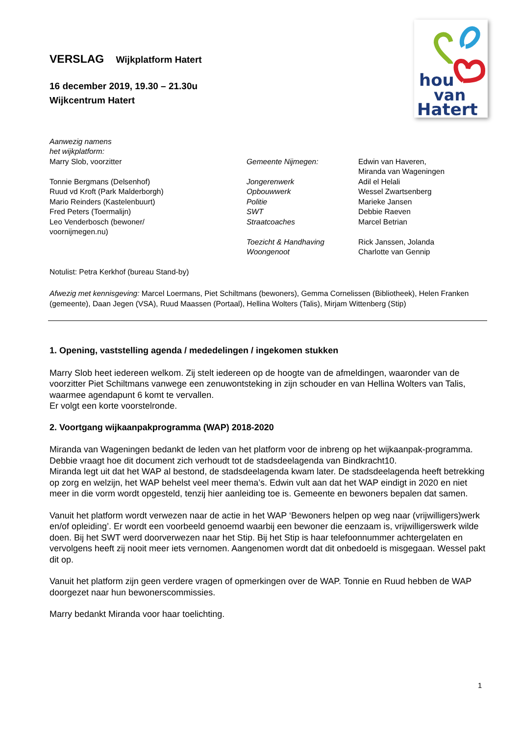hou
van
Hatert
VERSLAG Wijkplatform Hatert
16 december 2019, 19.30 – 21.30u
Wijkcentrum Hatert
Aanwezig namens
het wijkplatform:
Marry Slob, voorzitter
Tonnie Bergmans (Delsenhof)
Ruud vd Kroft (Park Malderborgh)
Mario Reinders (Kastelenbuurt)
Fred Peters (Toermalijn)
Leo Venderbosch (bewoner/
voornijmegen.nu)
Gemeente Nijmegen:
Jongerenwerk
Opbouwwerk
Politie
SWT
Straatcoaches
Toezicht & Handhaving
Woongenoot
Edwin van Haveren,
Miranda van Wageningen
Adil el Helali
Wessel Zwartsenberg
Marieke Jansen
Debbie Raeven
Marcel Betrian
Rick Janssen, Jolanda
Charlotte van Gennip
Notulist: Petra Kerkhof (bureau Stand-by)
Afwezig met kennisgeving: Marcel Loermans, Piet Schiltmans (bewoners), Gemma Cornelissen (Bibliotheek), Helen Franken (gemeente), Daan Jegen (VSA), Ruud Maassen (Portaal), Hellina Wolters (Talis), Mirjam Wittenberg (Stip)
1. Opening, vaststelling agenda / mededelingen / ingekomen stukken
Marry Slob heet iedereen welkom. Zij stelt iedereen op de hoogte van de afmeldingen, waaronder van de voorzitter Piet Schiltmans vanwege een zenuwontsteking in zijn schouder en van Hellina Wolters van Talis, waarmee agendapunt 6 komt te vervallen.
Er volgt een korte voorstelronde.
2. Voortgang wijkaanpakprogramma (WAP) 2018-2020
Miranda van Wageningen bedankt de leden van het platform voor de inbreng op het wijkaanpak-programma.
Debbie vraagt hoe dit document zich verhoudt tot de stadsdeelagenda van Bindkracht10.
Miranda legt uit dat het WAP al bestond, de stadsdeelagenda kwam later. De stadsdeelagenda heeft betrekking op zorg en welzijn, het WAP behelst veel meer thema’s. Edwin vult aan dat het WAP eindigt in 2020 en niet meer in die vorm wordt opgesteld, tenzij hier aanleiding toe is. Gemeente en bewoners bepalen dat samen.
Vanuit het platform wordt verwezen naar de actie in het WAP ‘Bewoners helpen op weg naar (vrijwilligers)werk en/of opleiding’. Er wordt een voorbeeld genoemd waarbij een bewoner die eenzaam is, vrijwilligerswerk wilde doen. Bij het SWT werd doorverwezen naar het Stip. Bij het Stip is haar telefoonnummer achtergelaten en vervolgens heeft zij nooit meer iets vernomen. Aangenomen wordt dat dit onbedoeld is misgegaan. Wessel pakt dit op.
Vanuit het platform zijn geen verdere vragen of opmerkingen over de WAP. Tonnie en Ruud hebben de WAP doorgezet naar hun bewonerscommissies.
Marry bedankt Miranda voor haar toelichting.
1